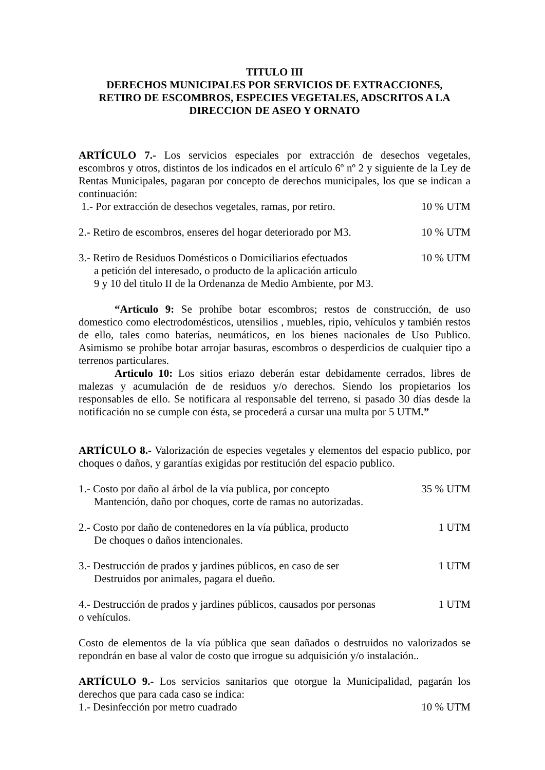TITULO III
DERECHOS MUNICIPALES POR SERVICIOS DE EXTRACCIONES,
RETIRO DE ESCOMBROS, ESPECIES VEGETALES, ADSCRITOS A LA
DIRECCION DE ASEO Y ORNATO
ARTÍCULO 7.- Los servicios especiales por extracción de desechos vegetales, escombros y otros, distintos de los indicados en el artículo 6º nº 2 y siguiente de la Ley de Rentas Municipales, pagaran por concepto de derechos municipales, los que se indican a continuación:
1.- Por extracción de desechos vegetales, ramas, por retiro. 10 % UTM
2.- Retiro de escombros, enseres del hogar deteriorado por M3. 10 % UTM
3.- Retiro de Residuos Domésticos o Domiciliarios efectuados
a petición del interesado, o producto de la aplicación articulo
9 y 10 del titulo II de la Ordenanza de Medio Ambiente, por M3. 10 % UTM
“Articulo 9: Se prohíbe botar escombros; restos de construcción, de uso domestico como electrodomésticos, utensilios , muebles, ripio, vehículos y también restos de ello, tales como baterías, neumáticos, en los bienes nacionales de Uso Publico. Asimismo se prohíbe botar arrojar basuras, escombros o desperdicios de cualquier tipo a terrenos particulares.
Articulo 10: Los sitios eriazo deberán estar debidamente cerrados, libres de malezas y acumulación de de residuos y/o derechos. Siendo los propietarios los responsables de ello. Se notificara al responsable del terreno, si pasado 30 días desde la notificación no se cumple con ésta, se procederá a cursar una multa por 5 UTM.”
ARTÍCULO 8.- Valorización de especies vegetales y elementos del espacio publico, por choques o daños, y garantías exigidas por restitución del espacio publico.
1.- Costo por daño al árbol de la vía publica, por concepto
Mantención, daño por choques, corte de ramas no autorizadas. 35 % UTM
2.- Costo por daño de contenedores en la vía pública, producto
De choques o daños intencionales. 1 UTM
3.- Destrucción de prados y jardines públicos, en caso de ser
Destruidos por animales, pagara el dueño. 1 UTM
4.- Destrucción de prados y jardines públicos, causados por personas
o vehículos. 1 UTM
Costo de elementos de la vía pública que sean dañados o destruidos no valorizados se repondrán en base al valor de costo que irrogue su adquisición y/o instalación..
ARTÍCULO 9.- Los servicios sanitarios que otorgue la Municipalidad, pagarán los derechos que para cada caso se indica:
1.- Desinfección por metro cuadrado 10 % UTM